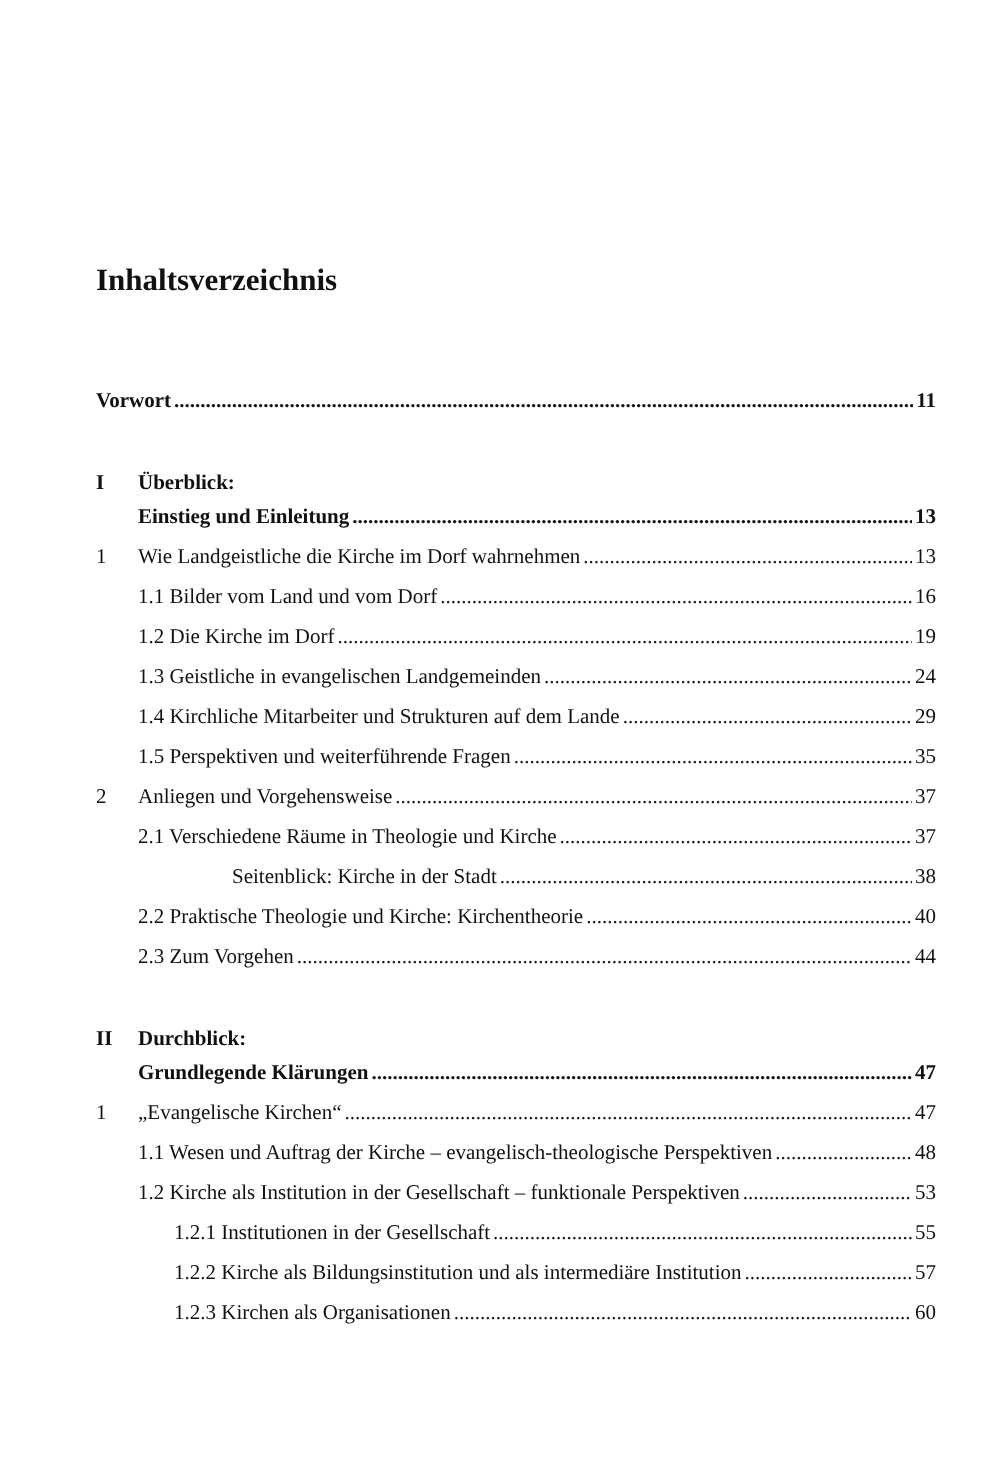Inhaltsverzeichnis
Vorwort 11
I Überblick:
Einstieg und Einleitung 13
1 Wie Landgeistliche die Kirche im Dorf wahrnehmen 13
1.1 Bilder vom Land und vom Dorf 16
1.2 Die Kirche im Dorf 19
1.3 Geistliche in evangelischen Landgemeinden 24
1.4 Kirchliche Mitarbeiter und Strukturen auf dem Lande 29
1.5 Perspektiven und weiterführende Fragen 35
2 Anliegen und Vorgehensweise 37
2.1 Verschiedene Räume in Theologie und Kirche 37
Seitenblick: Kirche in der Stadt 38
2.2 Praktische Theologie und Kirche: Kirchentheorie 40
2.3 Zum Vorgehen 44
II Durchblick:
Grundlegende Klärungen 47
1 „Evangelische Kirchen“ 47
1.1 Wesen und Auftrag der Kirche – evangelisch-theologische Perspektiven 48
1.2 Kirche als Institution in der Gesellschaft – funktionale Perspektiven 53
1.2.1 Institutionen in der Gesellschaft 55
1.2.2 Kirche als Bildungsinstitution und als intermediäre Institution 57
1.2.3 Kirchen als Organisationen 60